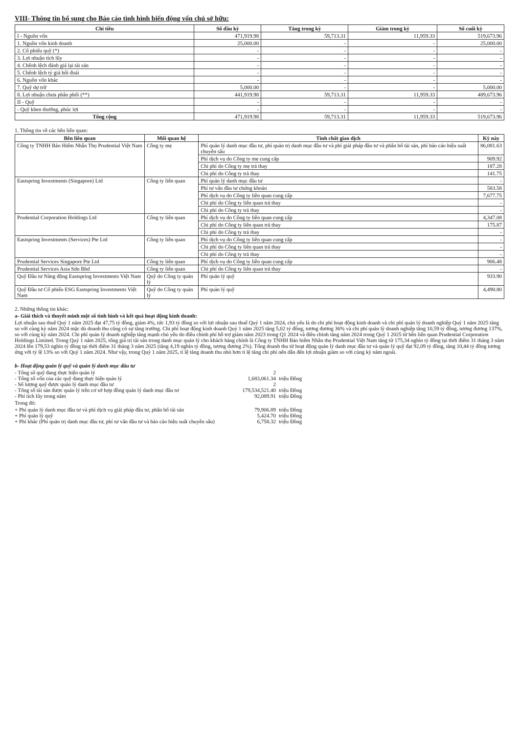VIII- Thông tin bổ sung cho Báo cáo tình hình biến động vốn chủ sở hữu:
| Chỉ tiêu | Số đầu kỳ | Tăng trong kỳ | Giảm trong kỳ | Số cuối kỳ |
| --- | --- | --- | --- | --- |
| I - Nguồn vốn | 471,919.98 | 59,713.31 | 11,959.33 | 519,673.96 |
| 1. Nguồn vốn kinh doanh | 25,000.00 | - | - | 25,000.00 |
| 2. Cổ phiếu quỹ (*) | - | - | - | - |
| 3. Lợi nhuận tích lũy | - | - | - | - |
| 4. Chênh lệch đánh giá lại tài sản | - | - | - | - |
| 5. Chênh lệch tỷ giá hối đoái | - | - | - | - |
| 6. Nguồn vốn khác | - | - | - | - |
| 7. Quỹ dự trữ | 5,000.00 | - | - | 5,000.00 |
| 8. Lợi nhuận chưa phân phối (**) | 441,919.98 | 59,713.31 | 11,959.33 | 489,673.96 |
| II - Quỹ | - | - | - | - |
| - Quỹ khen thưởng, phúc lợi | - | - | - | - |
| Tổng cộng | 471,919.98 | 59,713.31 | 11,959.33 | 519,673.96 |
1. Thông tin về các bên liên quan:
| Bên liên quan | Mối quan hệ | Tính chất giao dịch | Kỳ này |
| --- | --- | --- | --- |
| Công ty TNHH Bảo Hiểm Nhân Thọ Prudential Việt Nam | Công ty mẹ | Phí quản lý danh mục đầu tư, phí quản trị danh mục đầu tư và phí giải pháp đầu tư và phân bổ tài sản, phí báo cáo hiệu suất chuyên sâu | 86,081.63 |
| | | Phí dịch vụ do Công ty mẹ cung cấp | 909.92 |
| | | Chi phí do Công ty mẹ trả thay | 187.28 |
| | | Chi phí do Công ty trả thay | 141.75 |
| Eastspring Investments (Singapore) Ltd | Công ty liên quan | Phí quản lý danh mục đầu tư | - |
| | | Phí tư vấn đầu tư chứng khoán | 583.58 |
| | | Phí dịch vụ do Công ty liên quan cung cấp | 7,677.75 |
| | | Chi phí do Công ty liên quan trả thay | - |
| | | Chi phí do Công ty trả thay | - |
| Prudential Corporation Holdings Ltd | Công ty liên quan | Phí dịch vụ do Công ty liên quan cung cấp | 4,347.08 |
| | | Chi phí do Công ty liên quan trả thay | 175.87 |
| | | Chi phí do Công ty trả thay | - |
| Eastspring Investments (Services) Pte Ltd | Công ty liên quan | Phí dịch vụ do Công ty liên quan cung cấp | - |
| | | Chi phí do Công ty liên quan trả thay | - |
| | | Chi phí do Công ty trả thay | - |
| Prudential Services Singapore Pte Ltd | Công ty liên quan | Phí dịch vụ do Công ty liên quan cung cấp | 906.48 |
| Prudential Services Asia Sdn Bhd | Công ty liên quan | Chi phí do Công ty liên quan trả thay | - |
| Quỹ Đầu tư Năng động Eastspring Investments Việt Nam | Quỹ do Công ty quản lý | Phí quản lý quỹ | 933.90 |
| Quỹ Đầu tư Cổ phiếu ESG Eastspring Investments Việt Nam | Quỹ do Công ty quản lý | Phí quản lý quỹ | 4,490.80 |
2. Những thông tin khác:
a- Giải thích và thuyết minh một số tình hình và kết quả hoạt động kinh doanh:
Lợi nhuận sau thuế Quý 1 năm 2025 đạt 47,75 tỷ đồng, giảm 4%, tức 1,93 tỷ đồng so với lợi nhuận sau thuế Quý 1 năm 2024, chủ yếu là do chi phí hoạt động kinh doanh và chi phí quản lý doanh nghiệp Quý 1 năm 2025 tăng so với cùng kỳ năm 2024 mặc dù doanh thu cũng có sự tăng trưởng. Chi phí hoạt động kinh doanh Quý 1 năm 2025 tăng 5,02 tỷ đồng, tương đương 36% và chi phí quản lý doanh nghiệp tăng 10,59 tỷ đồng, tương đương 137%, so với cùng kỳ năm 2024. Chi phí quản lý doanh nghiệp tăng mạnh chủ yếu do điều chỉnh phí hỗ trợ giảm năm 2023 trong Q1 2024 và điều chỉnh tăng năm 2024 trong Quý 1 2025 từ bên liên quan Prudential Corporation Holdings Limited. Trong Quý 1 năm 2025, tổng giá trị tài sản trong danh mục quản lý cho khách hàng chính là Công ty TNHH Bảo hiểm Nhân thọ Prudential Việt Nam tăng từ 175,34 nghìn tỷ đồng tại thời điểm 31 tháng 3 năm 2024 lên 179,53 nghìn tỷ đồng tại thời điểm 31 tháng 3 năm 2025 (tăng 4,19 nghìn tỷ đồng, tương đương 2%). Tổng doanh thu từ hoạt động quản lý danh mục đầu tư và quản lý quỹ đạt 92,09 tỷ đồng, tăng 10,44 tỷ đồng tương ứng với tỷ lệ 13% so với Quý 1 năm 2024. Như vậy, trong Quý 1 năm 2025, tỉ lệ tăng doanh thu nhỏ hơn tỉ lệ tăng chi phí nên dẫn đến lợi nhuận giảm so với cùng kỳ năm ngoái.
b- Hoạt động quản lý quỹ và quản lý danh mục đầu tư
- Tổng số quỹ đang thực hiện quản lý 2
- Tổng số vốn của các quỹ đang thực hiện quản lý 1,683,061.34 triệu Đồng
- Số lượng quỹ được quản lý danh mục đầu tư 2
- Tổng số tài sản được quản lý trên cơ sở hợp đồng quản lý danh mục đầu tư 179,534,521.40 triệu Đồng
- Phí tích lũy trong năm 92,089.91 triệu Đồng
Trong đó:
+ Phí quản lý danh mục đầu tư và phí dịch vụ giải pháp đầu tư, phân bổ tài sản 79,906.89 triệu Đồng
+ Phí quản lý quỹ 5,424.70 triệu Đồng
+ Phí khác (Phí quản trị danh mục đầu tư, phí tư vấn đầu tư và báo cáo hiệu suất chuyên sâu) 6,758.32 triệu Đồng